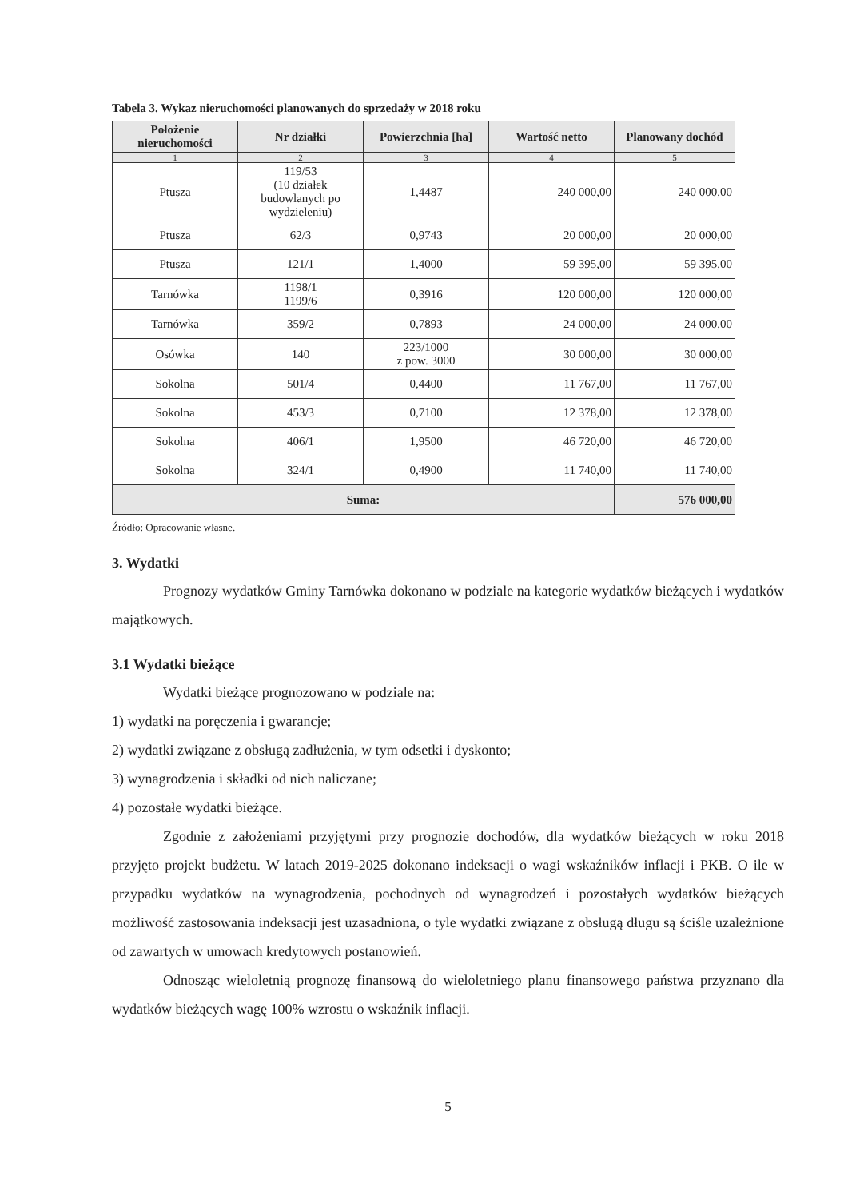Tabela 3. Wykaz nieruchomości planowanych do sprzedaży w 2018 roku
| Położenie nieruchomości | Nr działki | Powierzchnia [ha] | Wartość netto | Planowany dochód |
| --- | --- | --- | --- | --- |
| 1 | 2 | 3 | 4 | 5 |
| Ptusza | 119/53 (10 działek budowlanych po wydzieleniu) | 1,4487 | 240 000,00 | 240 000,00 |
| Ptusza | 62/3 | 0,9743 | 20 000,00 | 20 000,00 |
| Ptusza | 121/1 | 1,4000 | 59 395,00 | 59 395,00 |
| Tarnówka | 1198/1 1199/6 | 0,3916 | 120 000,00 | 120 000,00 |
| Tarnówka | 359/2 | 0,7893 | 24 000,00 | 24 000,00 |
| Osówka | 140 | 223/1000 z pow. 3000 | 30 000,00 | 30 000,00 |
| Sokolna | 501/4 | 0,4400 | 11 767,00 | 11 767,00 |
| Sokolna | 453/3 | 0,7100 | 12 378,00 | 12 378,00 |
| Sokolna | 406/1 | 1,9500 | 46 720,00 | 46 720,00 |
| Sokolna | 324/1 | 0,4900 | 11 740,00 | 11 740,00 |
| Suma: | | | | 576 000,00 |
Źródło: Opracowanie własne.
3. Wydatki
Prognozy wydatków Gminy Tarnówka dokonano w podziale na kategorie wydatków bieżących i wydatków majątkowych.
3.1 Wydatki bieżące
Wydatki bieżące prognozowano w podziale na:
1) wydatki na poręczenia i gwarancje;
2) wydatki związane z obsługą zadłużenia, w tym odsetki i dyskonto;
3) wynagrodzenia i składki od nich naliczane;
4) pozostałe wydatki bieżące.
Zgodnie z założeniami przyjętymi przy prognozie dochodów, dla wydatków bieżących w roku 2018 przyjęto projekt budżetu. W latach 2019-2025 dokonano indeksacji o wagi wskaźników inflacji i PKB. O ile w przypadku wydatków na wynagrodzenia, pochodnych od wynagrodzeń i pozostałych wydatków bieżących możliwość zastosowania indeksacji jest uzasadniona, o tyle wydatki związane z obsługą długu są ściśle uzależnione od zawartych w umowach kredytowych postanowień.
Odnosząc wieloletnią prognozę finansową do wieloletniego planu finansowego państwa przyznano dla wydatków bieżących wagę 100% wzrostu o wskaźnik inflacji.
5